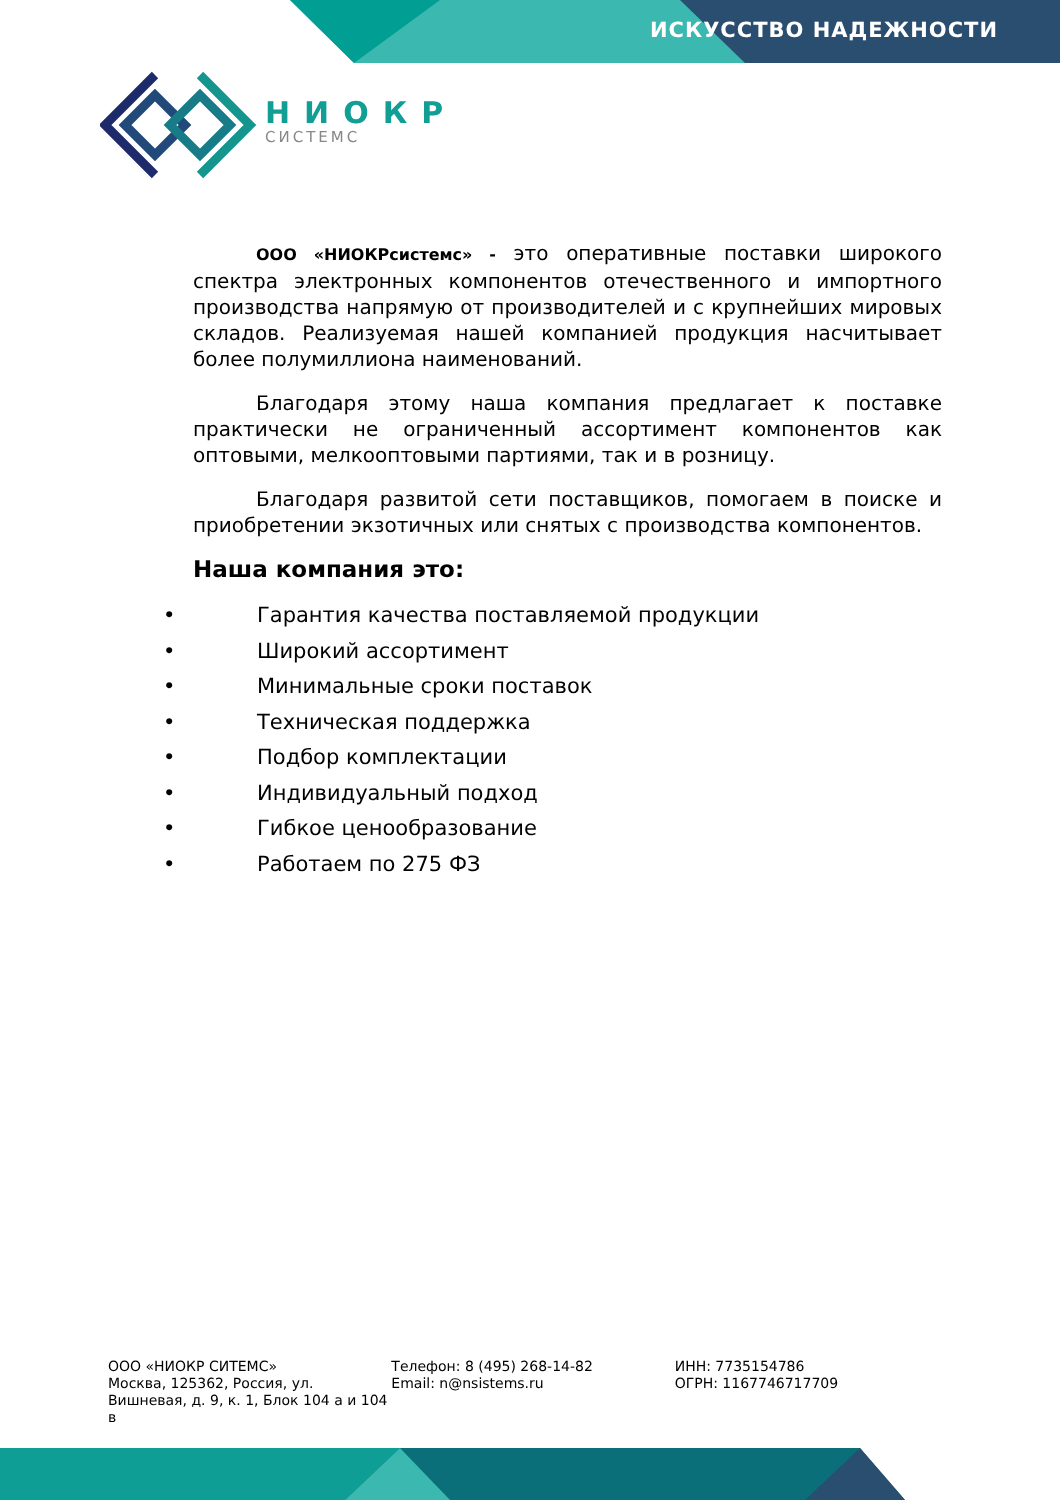ИСКУССТВО НАДЕЖНОСТИ
НИОКР
СИСТЕМС
ООО «НИОКРсистемс» - это оперативные поставки широкого спектра электронных компонентов отечественного и импортного производства напрямую от производителей и с крупнейших мировых складов. Реализуемая нашей компанией продукция насчитывает более полумиллиона наименований.
Благодаря этому наша компания предлагает к поставке практически не ограниченный ассортимент компонентов как оптовыми, мелкооптовыми партиями, так и в розницу.
Благодаря развитой сети поставщиков, помогаем в поиске и приобретении экзотичных или снятых с производства компонентов.
Наша компания это:
• Гарантия качества поставляемой продукции
• Широкий ассортимент
• Минимальные сроки поставок
• Техническая поддержка
• Подбор комплектации
• Индивидуальный подход
• Гибкое ценообразование
• Работаем по 275 ФЗ
ООО «НИОКР СИТЕМС»
Москва, 125362, Россия, ул. Вишневая, д. 9, к. 1, Блок 104 а и 104 в
Телефон: 8 (495) 268-14-82
Email: n@nsistems.ru
ИНН: 7735154786
ОГРН: 1167746717709